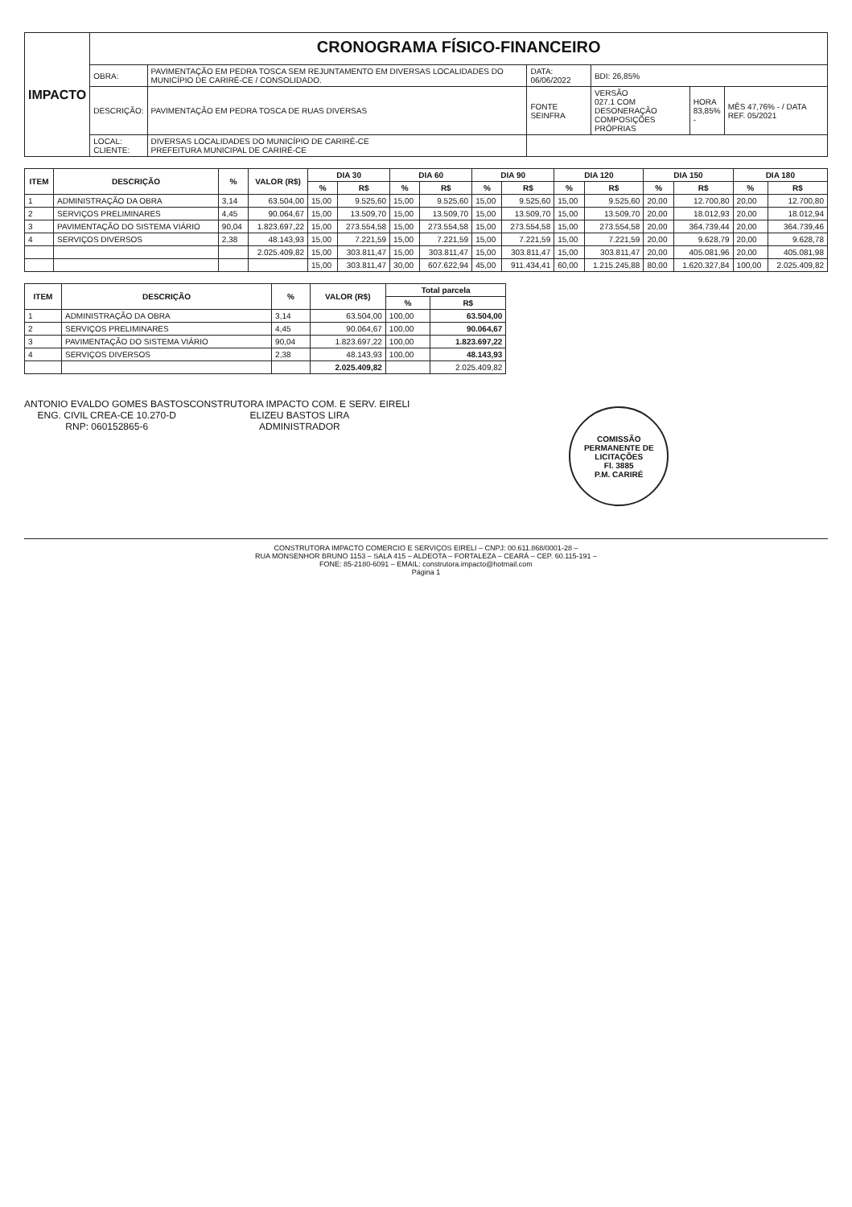| IMPACTO | CRONOGRAMA FÍSICO-FINANCEIRO | | | | | |
| | OBRA: | PAVIMENTAÇÃO EM PEDRA TOSCA SEM REJUNTAMENTO EM DIVERSAS LOCALIDADES DO MUNICÍPIO DE CARIRÉ-CE / CONSOLIDADO. | DATA: 06/06/2022 | BDI: 26,85% | | |
| | DESCRIÇÃO: | PAVIMENTAÇÃO EM PEDRA TOSCA DE RUAS DIVERSAS | FONTE SEINFRA | VERSÃO 027.1 COM DESONERAÇÃO COMPOSIÇÕES PRÓPRIAS | HORA 83,85% - | MÊS 47,76% - / DATA REF. 05/2021 |
| | LOCAL: CLIENTE: | DIVERSAS LOCALIDADES DO MUNICÍPIO DE CARIRÉ-CE PREFEITURA MUNICIPAL DE CARIRÉ-CE | | | | |
| ITEM | DESCRIÇÃO | % | VALOR (R$) | DIA 30 | | DIA 60 | | DIA 90 | | DIA 120 | | DIA 150 | | DIA 180 | |
| --- | --- | --- | --- | --- | --- | --- | --- | --- | --- | --- | --- | --- | --- | --- | --- |
| | | | | % | R$ | % | R$ | % | R$ | % | R$ | % | R$ | % | R$ |
| 1 | ADMINISTRAÇÃO DA OBRA | 3,14 | 63.504,00 | 15,00 | 9.525,60 | 15,00 | 9.525,60 | 15,00 | 9.525,60 | 15,00 | 9.525,60 | 20,00 | 12.700,80 | 20,00 | 12.700,80 |
| 2 | SERVIÇOS PRELIMINARES | 4,45 | 90.064,67 | 15,00 | 13.509,70 | 15,00 | 13.509,70 | 15,00 | 13.509,70 | 15,00 | 13.509,70 | 20,00 | 18.012,93 | 20,00 | 18.012,94 |
| 3 | PAVIMENTAÇÃO DO SISTEMA VIÁRIO | 90,04 | 1.823.697,22 | 15,00 | 273.554,58 | 15,00 | 273.554,58 | 15,00 | 273.554,58 | 15,00 | 273.554,58 | 20,00 | 364.739,44 | 20,00 | 364.739,46 |
| 4 | SERVIÇOS DIVERSOS | 2,38 | 48.143,93 | 15,00 | 7.221,59 | 15,00 | 7.221,59 | 15,00 | 7.221,59 | 15,00 | 7.221,59 | 20,00 | 9.628,79 | 20,00 | 9.628,78 |
| | | | 2.025.409,82 | 15,00 | 303.811,47 | 15,00 | 303.811,47 | 15,00 | 303.811,47 | 15,00 | 303.811,47 | 20,00 | 405.081,96 | 20,00 | 405.081,98 |
| | | | | 15,00 | 303.811,47 | 30,00 | 607.622,94 | 45,00 | 911.434,41 | 60,00 | 1.215.245,88 | 80,00 | 1.620.327,84 | 100,00 | 2.025.409,82 |
| ITEM | DESCRIÇÃO | % | VALOR (R$) | Total parcela | |
| --- | --- | --- | --- | --- | --- |
| | | | | % | R$ |
| 1 | ADMINISTRAÇÃO DA OBRA | 3,14 | 63.504,00 | 100,00 | 63.504,00 |
| 2 | SERVIÇOS PRELIMINARES | 4,45 | 90.064,67 | 100,00 | 90.064,67 |
| 3 | PAVIMENTAÇÃO DO SISTEMA VIÁRIO | 90,04 | 1.823.697,22 | 100,00 | 1.823.697,22 |
| 4 | SERVIÇOS DIVERSOS | 2,38 | 48.143,93 | 100,00 | 48.143,93 |
| | | | 2.025.409,82 | | 2.025.409,82 |
ANTONIO EVALDO GOMES BASTOS
ENG. CIVIL CREA-CE 10.270-D
RNP: 060152865-6
CONSTRUTORA IMPACTO COM. E SERV. EIRELI
ELIZEU BASTOS LIRA
ADMINISTRADOR
COMISSÃO PERMANENTE DE LICITAÇÕES
Fl. 3885
P.M. CARIRÉ
CONSTRUTORA IMPACTO COMERCIO E SERVIÇOS EIRELI – CNPJ: 00.611.868/0001-28 –
RUA MONSENHOR BRUNO 1153 – SALA 415 – ALDEOTA – FORTALEZA – CEARÁ – CEP. 60.115-191 –
FONE: 85-2180-6091 – EMAIL: construtora.impacto@hotmail.com
Página 1